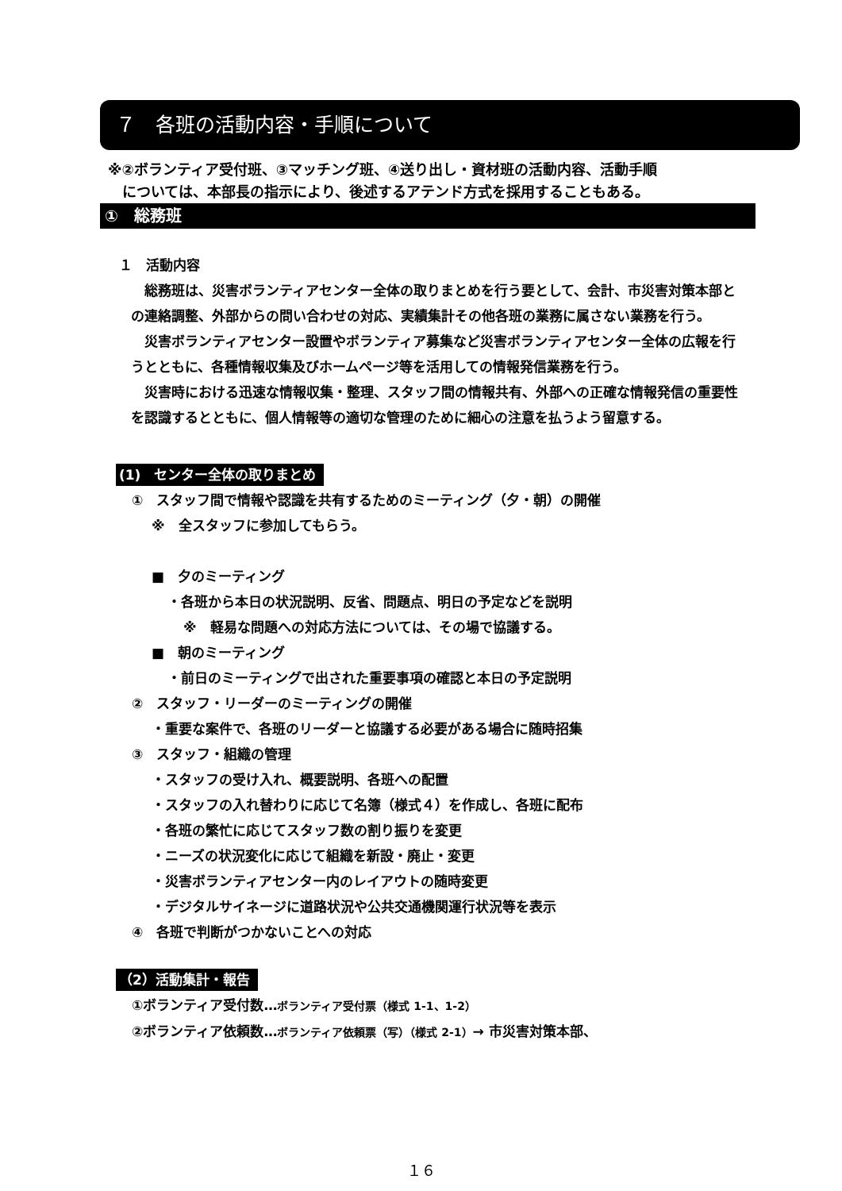７　各班の活動内容・手順について
※②ボランティア受付班、③マッチング班、④送り出し・資材班の活動内容、活動手順
　については、本部長の指示により、後述するアテンド方式を採用することもある。
①　総務班
１　活動内容
　総務班は、災害ボランティアセンター全体の取りまとめを行う要として、会計、市災害対策本部との連絡調整、外部からの問い合わせの対応、実績集計その他各班の業務に属さない業務を行う。
　災害ボランティアセンター設置やボランティア募集など災害ボランティアセンター全体の広報を行うとともに、各種情報収集及びホームページ等を活用しての情報発信業務を行う。
　災害時における迅速な情報収集・整理、スタッフ間の情報共有、外部への正確な情報発信の重要性を認識するとともに、個人情報等の適切な管理のために細心の注意を払うよう留意する。
(1)　センター全体の取りまとめ
①　スタッフ間で情報や認識を共有するためのミーティング（夕・朝）の開催
※　全スタッフに参加してもらう。
■　夕のミーティング
・各班から本日の状況説明、反省、問題点、明日の予定などを説明
※　軽易な問題への対応方法については、その場で協議する。
■　朝のミーティング
・前日のミーティングで出された重要事項の確認と本日の予定説明
②　スタッフ・リーダーのミーティングの開催
・重要な案件で、各班のリーダーと協議する必要がある場合に随時招集
③　スタッフ・組織の管理
・スタッフの受け入れ、概要説明、各班への配置
・スタッフの入れ替わりに応じて名簿（様式４）を作成し、各班に配布
・各班の繁忙に応じてスタッフ数の割り振りを変更
・ニーズの状況変化に応じて組織を新設・廃止・変更
・災害ボランティアセンター内のレイアウトの随時変更
・デジタルサイネージに道路状況や公共交通機関運行状況等を表示
④　各班で判断がつかないことへの対応
（2）活動集計・報告
①ボランティア受付数…ボランティア受付票（様式 1-1、1-2）
②ボランティア依頼数…ボランティア依頼票（写）（様式 2-1）→ 市災害対策本部、
１６